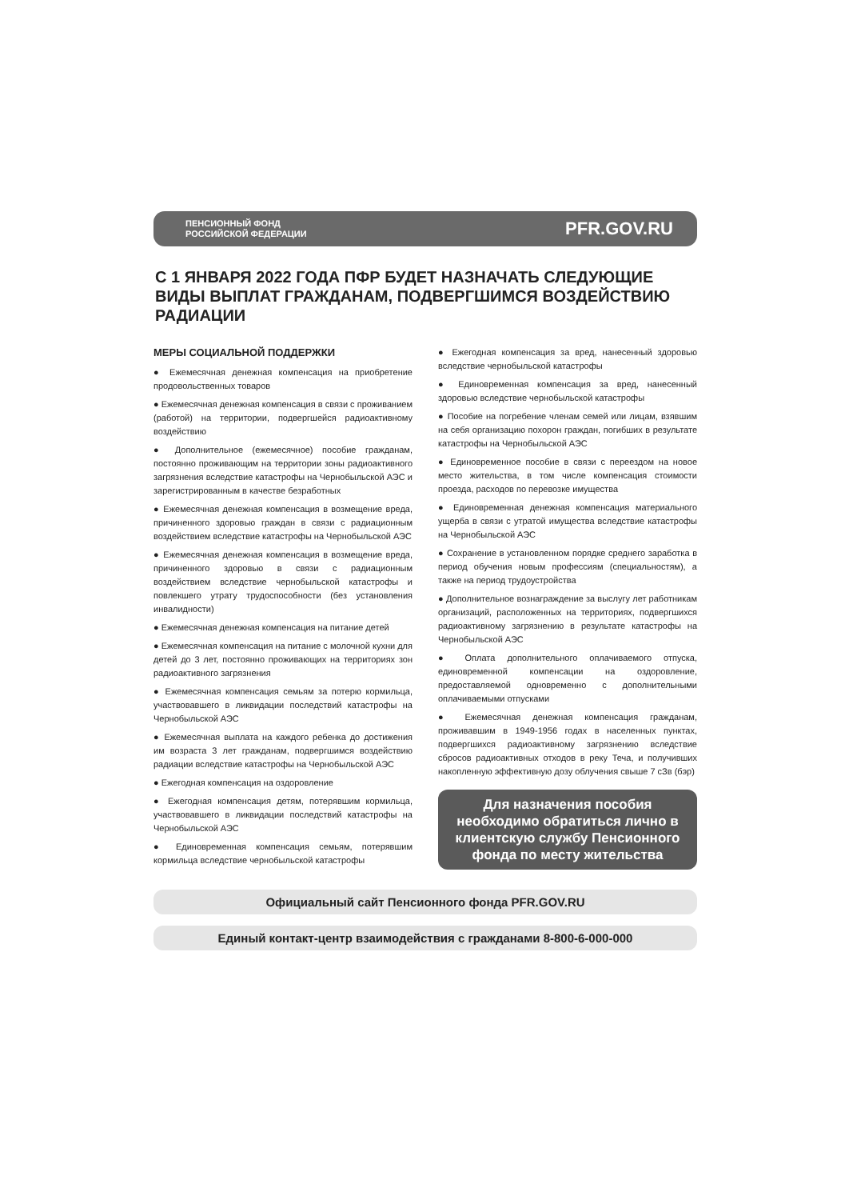ПЕНСИОННЫЙ ФОНД
РОССИЙСКОЙ ФЕДЕРАЦИИ
PFR.GOV.RU
С 1 ЯНВАРЯ 2022 ГОДА ПФР БУДЕТ НАЗНАЧАТЬ СЛЕДУЮЩИЕ ВИДЫ ВЫПЛАТ ГРАЖДАНАМ, ПОДВЕРГШИМСЯ ВОЗДЕЙСТВИЮ РАДИАЦИИ
МЕРЫ СОЦИАЛЬНОЙ ПОДДЕРЖКИ
● Ежемесячная денежная компенсация на приобретение продовольственных товаров
● Ежемесячная денежная компенсация в связи с проживанием (работой) на территории, подвергшейся радиоактивному воздействию
● Дополнительное (ежемесячное) пособие гражданам, постоянно проживающим на территории зоны радиоактивного загрязнения вследствие катастрофы на Чернобыльской АЭС и зарегистрированным в качестве безработных
● Ежемесячная денежная компенсация в возмещение вреда, причиненного здоровью граждан в связи с радиационным воздействием вследствие катастрофы на Чернобыльской АЭС
● Ежемесячная денежная компенсация в возмещение вреда, причиненного здоровью в связи с радиационным воздействием вследствие чернобыльской катастрофы и повлекшего утрату трудоспособности (без установления инвалидности)
● Ежемесячная денежная компенсация на питание детей
● Ежемесячная компенсация на питание с молочной кухни для детей до 3 лет, постоянно проживающих на территориях зон радиоактивного загрязнения
● Ежемесячная компенсация семьям за потерю кормильца, участвовавшего в ликвидации последствий катастрофы на Чернобыльской АЭС
● Ежемесячная выплата на каждого ребенка до достижения им возраста 3 лет гражданам, подвергшимся воздействию радиации вследствие катастрофы на Чернобыльской АЭС
● Ежегодная компенсация на оздоровление
● Ежегодная компенсация детям, потерявшим кормильца, участвовавшего в ликвидации последствий катастрофы на Чернобыльской АЭС
● Единовременная компенсация семьям, потерявшим кормильца вследствие чернобыльской катастрофы
● Ежегодная компенсация за вред, нанесенный здоровью вследствие чернобыльской катастрофы
● Единовременная компенсация за вред, нанесенный здоровью вследствие чернобыльской катастрофы
● Пособие на погребение членам семей или лицам, взявшим на себя организацию похорон граждан, погибших в результате катастрофы на Чернобыльской АЭС
● Единовременное пособие в связи с переездом на новое место жительства, в том числе компенсация стоимости проезда, расходов по перевозке имущества
● Единовременная денежная компенсация материального ущерба в связи с утратой имущества вследствие катастрофы на Чернобыльской АЭС
● Сохранение в установленном порядке среднего заработка в период обучения новым профессиям (специальностям), а также на период трудоустройства
● Дополнительное вознаграждение за выслугу лет работникам организаций, расположенных на территориях, подвергшихся радиоактивному загрязнению в результате катастрофы на Чернобыльской АЭС
● Оплата дополнительного оплачиваемого отпуска, единовременной компенсации на оздоровление, предоставляемой одновременно с дополнительными оплачиваемыми отпусками
● Ежемесячная денежная компенсация гражданам, проживавшим в 1949-1956 годах в населенных пунктах, подвергшихся радиоактивному загрязнению вследствие сбросов радиоактивных отходов в реку Теча, и получивших накопленную эффективную дозу облучения свыше 7 сЗв (бэр)
Для назначения пособия необходимо обратиться лично в клиентскую службу Пенсионного фонда по месту жительства
Официальный сайт Пенсионного фонда PFR.GOV.RU
Единый контакт-центр взаимодействия с гражданами 8-800-6-000-000